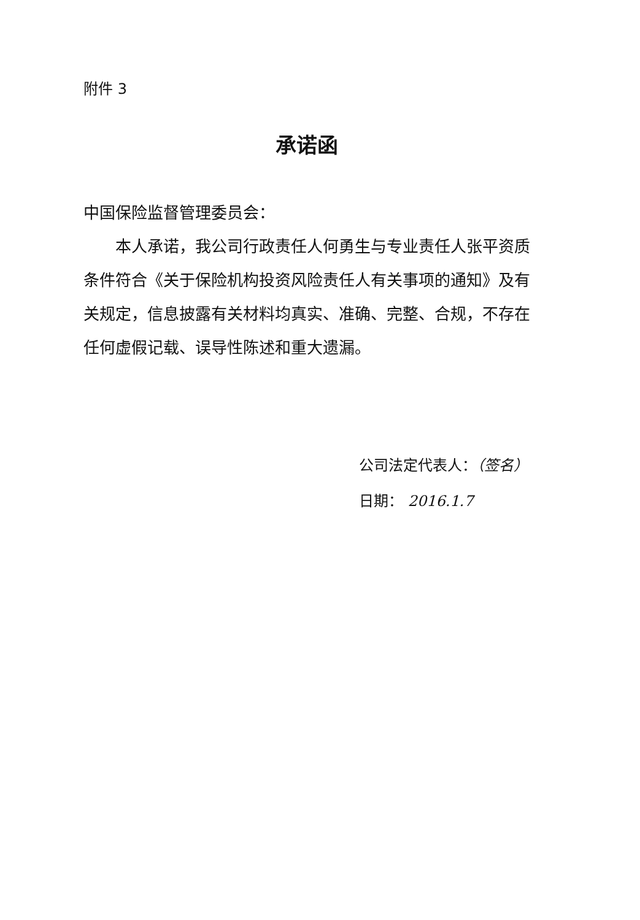附件 3
承诺函
中国保险监督管理委员会：
本人承诺，我公司行政责任人何勇生与专业责任人张平资质条件符合《关于保险机构投资风险责任人有关事项的通知》及有关规定，信息披露有关材料均真实、准确、完整、合规，不存在任何虚假记载、误导性陈述和重大遗漏。
公司法定代表人：（签名）
日期： 2016.1.7